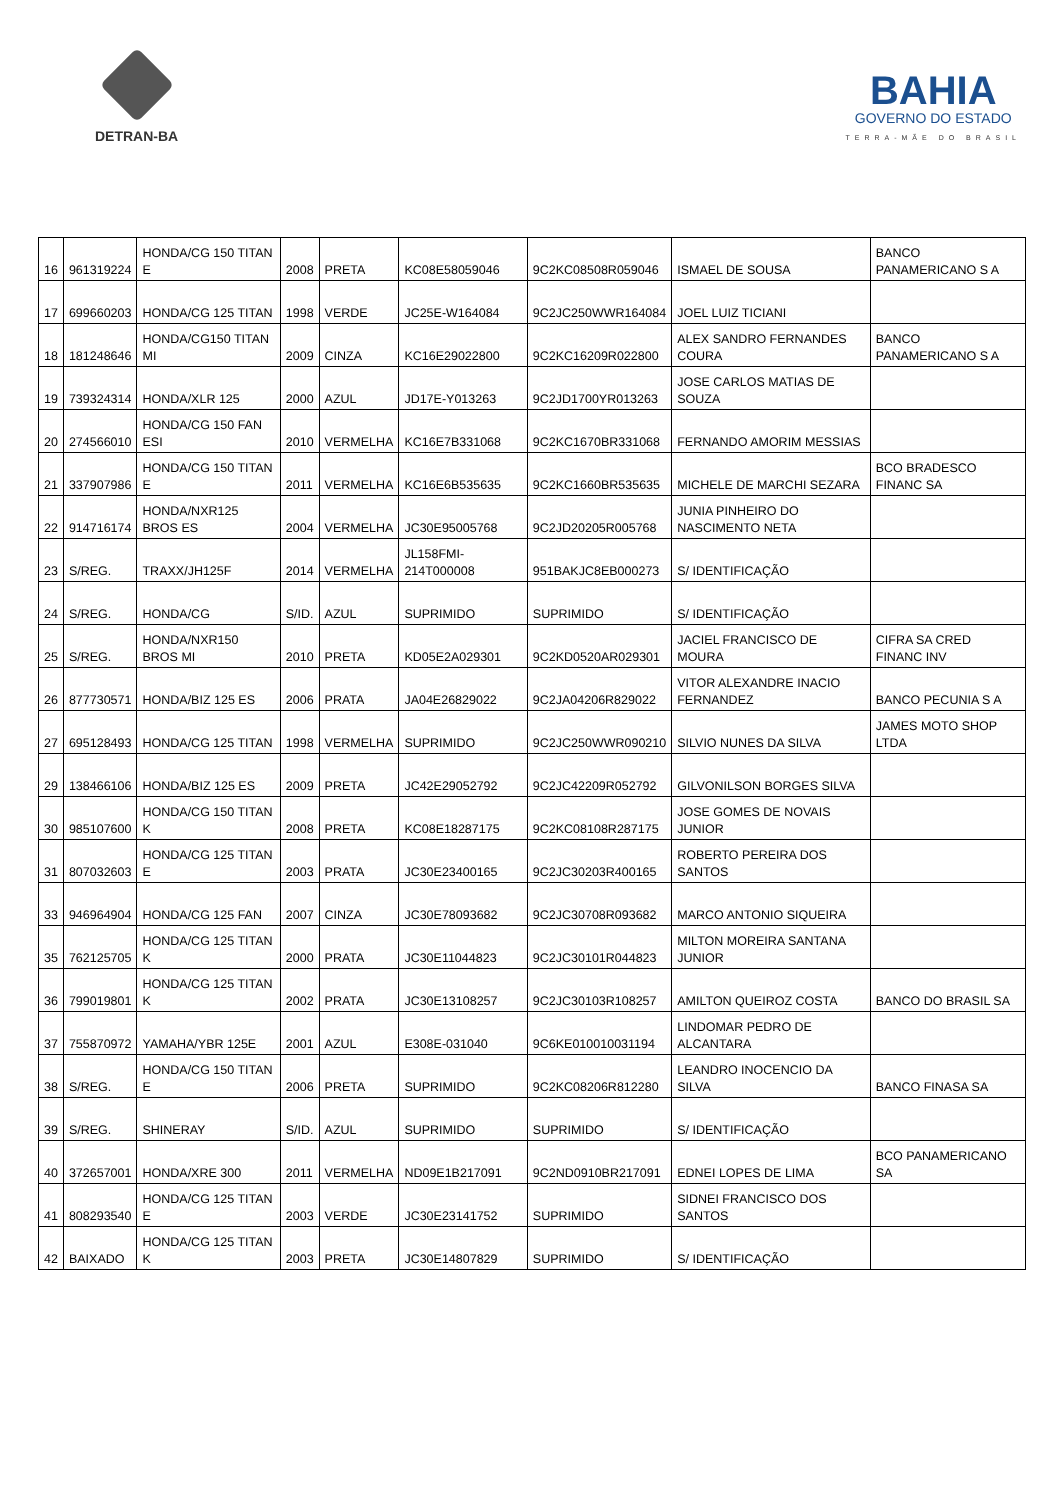DETRAN-BA
BAHIA
GOVERNO DO ESTADO
TERRA-MÃE DO BRASIL
| 16 | 961319224 | HONDA/CG 150 TITAN E | 2008 | PRETA | KC08E58059046 | 9C2KC08508R059046 | ISMAEL DE SOUSA | BANCO PANAMERICANO S A |
| 17 | 699660203 | HONDA/CG 125 TITAN | 1998 | VERDE | JC25E-W164084 | 9C2JC250WWR164084 | JOEL LUIZ TICIANI | |
| 18 | 181248646 | HONDA/CG150 TITAN MI | 2009 | CINZA | KC16E29022800 | 9C2KC16209R022800 | ALEX SANDRO FERNANDES COURA | BANCO PANAMERICANO S A |
| 19 | 739324314 | HONDA/XLR 125 | 2000 | AZUL | JD17E-Y013263 | 9C2JD1700YR013263 | JOSE CARLOS MATIAS DE SOUZA | |
| 20 | 274566010 | HONDA/CG 150 FAN ESI | 2010 | VERMELHA | KC16E7B331068 | 9C2KC1670BR331068 | FERNANDO AMORIM MESSIAS | |
| 21 | 337907986 | HONDA/CG 150 TITAN E | 2011 | VERMELHA | KC16E6B535635 | 9C2KC1660BR535635 | MICHELE DE MARCHI SEZARA | BCO BRADESCO FINANC SA |
| 22 | 914716174 | HONDA/NXR125 BROS ES | 2004 | VERMELHA | JC30E95005768 | 9C2JD20205R005768 | JUNIA PINHEIRO DO NASCIMENTO NETA | |
| 23 | S/REG. | TRAXX/JH125F | 2014 | VERMELHA | JL158FMI-214T000008 | 951BAKJC8EB000273 | S/ IDENTIFICAÇÃO | |
| 24 | S/REG. | HONDA/CG | S/ID. | AZUL | SUPRIMIDO | SUPRIMIDO | S/ IDENTIFICAÇÃO | |
| 25 | S/REG. | HONDA/NXR150 BROS MI | 2010 | PRETA | KD05E2A029301 | 9C2KD0520AR029301 | JACIEL FRANCISCO DE MOURA | CIFRA SA CRED FINANC INV |
| 26 | 877730571 | HONDA/BIZ 125 ES | 2006 | PRATA | JA04E26829022 | 9C2JA04206R829022 | VITOR ALEXANDRE INACIO FERNANDEZ | BANCO PECUNIA S A |
| 27 | 695128493 | HONDA/CG 125 TITAN | 1998 | VERMELHA | SUPRIMIDO | 9C2JC250WWR090210 | SILVIO NUNES DA SILVA | JAMES MOTO SHOP LTDA |
| 29 | 138466106 | HONDA/BIZ 125 ES | 2009 | PRETA | JC42E29052792 | 9C2JC42209R052792 | GILVONILSON BORGES SILVA | |
| 30 | 985107600 | HONDA/CG 150 TITAN K | 2008 | PRETA | KC08E18287175 | 9C2KC08108R287175 | JOSE GOMES DE NOVAIS JUNIOR | |
| 31 | 807032603 | HONDA/CG 125 TITAN E | 2003 | PRATA | JC30E23400165 | 9C2JC30203R400165 | ROBERTO PEREIRA DOS SANTOS | |
| 33 | 946964904 | HONDA/CG 125 FAN | 2007 | CINZA | JC30E78093682 | 9C2JC30708R093682 | MARCO ANTONIO SIQUEIRA | |
| 35 | 762125705 | HONDA/CG 125 TITAN K | 2000 | PRATA | JC30E11044823 | 9C2JC30101R044823 | MILTON MOREIRA SANTANA JUNIOR | |
| 36 | 799019801 | HONDA/CG 125 TITAN K | 2002 | PRATA | JC30E13108257 | 9C2JC30103R108257 | AMILTON QUEIROZ COSTA | BANCO DO BRASIL SA |
| 37 | 755870972 | YAMAHA/YBR 125E | 2001 | AZUL | E308E-031040 | 9C6KE010010031194 | LINDOMAR PEDRO DE ALCANTARA | |
| 38 | S/REG. | HONDA/CG 150 TITAN E | 2006 | PRETA | SUPRIMIDO | 9C2KC08206R812280 | LEANDRO INOCENCIO DA SILVA | BANCO FINASA SA |
| 39 | S/REG. | SHINERAY | S/ID. | AZUL | SUPRIMIDO | SUPRIMIDO | S/ IDENTIFICAÇÃO | |
| 40 | 372657001 | HONDA/XRE 300 | 2011 | VERMELHA | ND09E1B217091 | 9C2ND0910BR217091 | EDNEI LOPES DE LIMA | BCO PANAMERICANO SA |
| 41 | 808293540 | HONDA/CG 125 TITAN E | 2003 | VERDE | JC30E23141752 | SUPRIMIDO | SIDNEI FRANCISCO DOS SANTOS | |
| 42 | BAIXADO | HONDA/CG 125 TITAN K | 2003 | PRETA | JC30E14807829 | SUPRIMIDO | S/ IDENTIFICAÇÃO | |